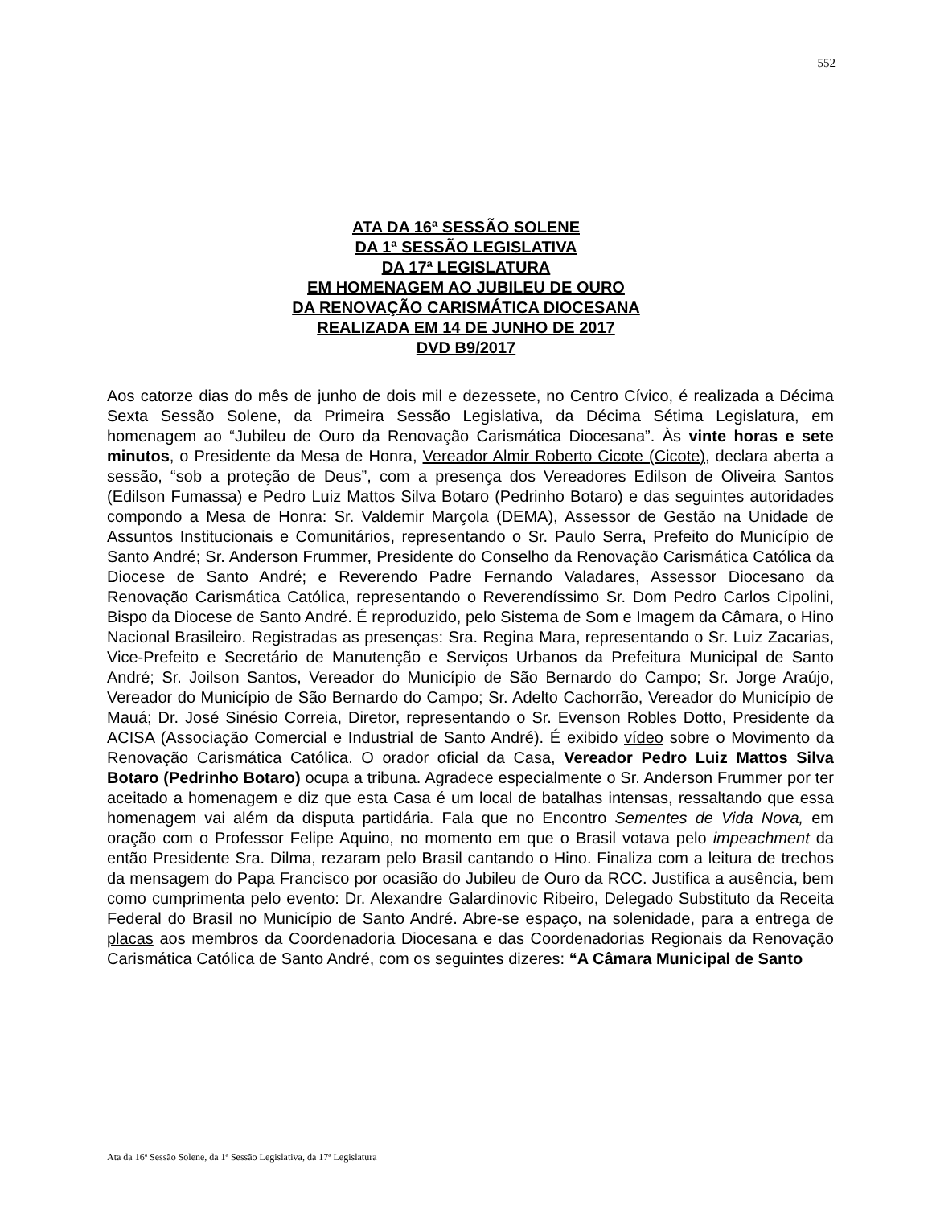552
ATA DA 16ª SESSÃO SOLENE
DA 1ª SESSÃO LEGISLATIVA
DA 17ª LEGISLATURA
EM HOMENAGEM AO JUBILEU DE OURO
DA RENOVAÇÃO CARISMÁTICA DIOCESANA
REALIZADA EM 14 DE JUNHO DE 2017
DVD B9/2017
Aos catorze dias do mês de junho de dois mil e dezessete, no Centro Cívico, é realizada a Décima Sexta Sessão Solene, da Primeira Sessão Legislativa, da Décima Sétima Legislatura, em homenagem ao “Jubileu de Ouro da Renovação Carismática Diocesana”. Às vinte horas e sete minutos, o Presidente da Mesa de Honra, Vereador Almir Roberto Cicote (Cicote), declara aberta a sessão, “sob a proteção de Deus”, com a presença dos Vereadores Edilson de Oliveira Santos (Edilson Fumassa) e Pedro Luiz Mattos Silva Botaro (Pedrinho Botaro) e das seguintes autoridades compondo a Mesa de Honra: Sr. Valdemir Marçola (DEMA), Assessor de Gestão na Unidade de Assuntos Institucionais e Comunitários, representando o Sr. Paulo Serra, Prefeito do Município de Santo André; Sr. Anderson Frummer, Presidente do Conselho da Renovação Carismática Católica da Diocese de Santo André; e Reverendo Padre Fernando Valadares, Assessor Diocesano da Renovação Carismática Católica, representando o Reverendíssimo Sr. Dom Pedro Carlos Cipolini, Bispo da Diocese de Santo André. É reproduzido, pelo Sistema de Som e Imagem da Câmara, o Hino Nacional Brasileiro. Registradas as presenças: Sra. Regina Mara, representando o Sr. Luiz Zacarias, Vice-Prefeito e Secretário de Manutenção e Serviços Urbanos da Prefeitura Municipal de Santo André; Sr. Joilson Santos, Vereador do Município de São Bernardo do Campo; Sr. Jorge Araújo, Vereador do Município de São Bernardo do Campo; Sr. Adelto Cachorrão, Vereador do Município de Mauá; Dr. José Sinésio Correia, Diretor, representando o Sr. Evenson Robles Dotto, Presidente da ACISA (Associação Comercial e Industrial de Santo André). É exibido vídeo sobre o Movimento da Renovação Carismática Católica. O orador oficial da Casa, Vereador Pedro Luiz Mattos Silva Botaro (Pedrinho Botaro) ocupa a tribuna. Agradece especialmente o Sr. Anderson Frummer por ter aceitado a homenagem e diz que esta Casa é um local de batalhas intensas, ressaltando que essa homenagem vai além da disputa partidária. Fala que no Encontro Sementes de Vida Nova, em oração com o Professor Felipe Aquino, no momento em que o Brasil votava pelo impeachment da então Presidente Sra. Dilma, rezaram pelo Brasil cantando o Hino. Finaliza com a leitura de trechos da mensagem do Papa Francisco por ocasião do Jubileu de Ouro da RCC. Justifica a ausência, bem como cumprimenta pelo evento: Dr. Alexandre Galardinovic Ribeiro, Delegado Substituto da Receita Federal do Brasil no Município de Santo André. Abre-se espaço, na solenidade, para a entrega de placas aos membros da Coordenadoria Diocesana e das Coordenadorias Regionais da Renovação Carismática Católica de Santo André, com os seguintes dizeres: “A Câmara Municipal de Santo
Ata da 16ª Sessão Solene, da 1ª Sessão Legislativa, da 17ª Legislatura